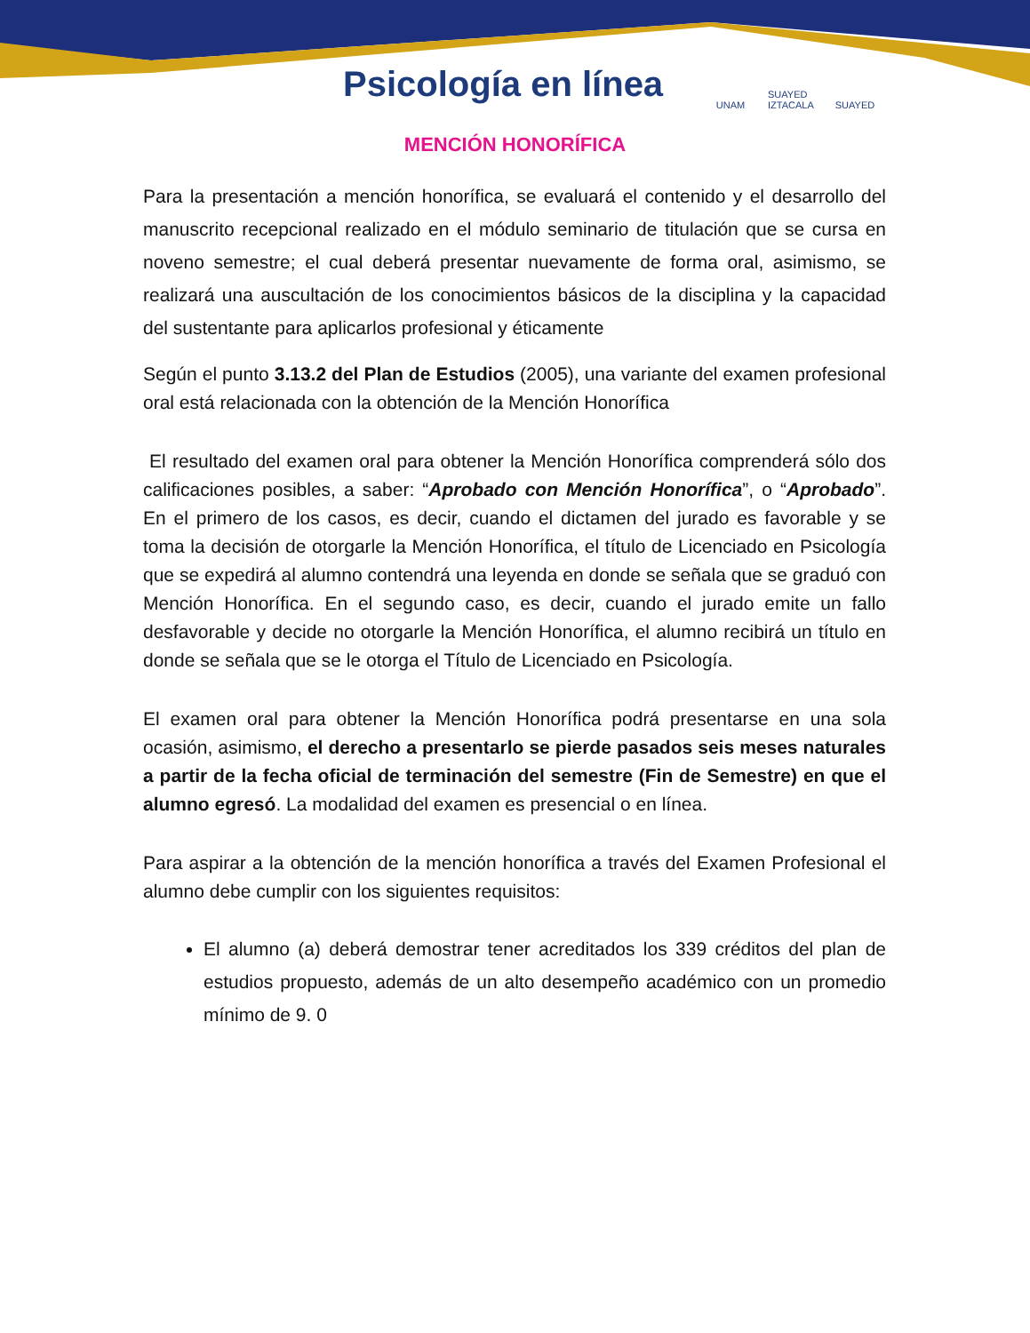Psicología en línea
UNAM SUAYED IZTACALA
SUAYED
MENCIÓN HONORÍFICA
Para la presentación a mención honorífica, se evaluará el contenido y el desarrollo del manuscrito recepcional realizado en el módulo seminario de titulación que se cursa en noveno semestre; el cual deberá presentar nuevamente de forma oral, asimismo, se realizará una auscultación de los conocimientos básicos de la disciplina y la capacidad del sustentante para aplicarlos profesional y éticamente
Según el punto 3.13.2 del Plan de Estudios (2005), una variante del examen profesional oral está relacionada con la obtención de la Mención Honorífica
El resultado del examen oral para obtener la Mención Honorífica comprenderá sólo dos calificaciones posibles, a saber: “Aprobado con Mención Honorífica”, o “Aprobado”. En el primero de los casos, es decir, cuando el dictamen del jurado es favorable y se toma la decisión de otorgarle la Mención Honorífica, el título de Licenciado en Psicología que se expedirá al alumno contendrá una leyenda en donde se señala que se graduó con Mención Honorífica. En el segundo caso, es decir, cuando el jurado emite un fallo desfavorable y decide no otorgarle la Mención Honorífica, el alumno recibirá un título en donde se señala que se le otorga el Título de Licenciado en Psicología.
El examen oral para obtener la Mención Honorífica podrá presentarse en una sola ocasión, asimismo, el derecho a presentarlo se pierde pasados seis meses naturales a partir de la fecha oficial de terminación del semestre (Fin de Semestre) en que el alumno egresó. La modalidad del examen es presencial o en línea.
Para aspirar a la obtención de la mención honorífica a través del Examen Profesional el alumno debe cumplir con los siguientes requisitos:
El alumno (a) deberá demostrar tener acreditados los 339 créditos del plan de estudios propuesto, además de un alto desempeño académico con un promedio mínimo de 9. 0